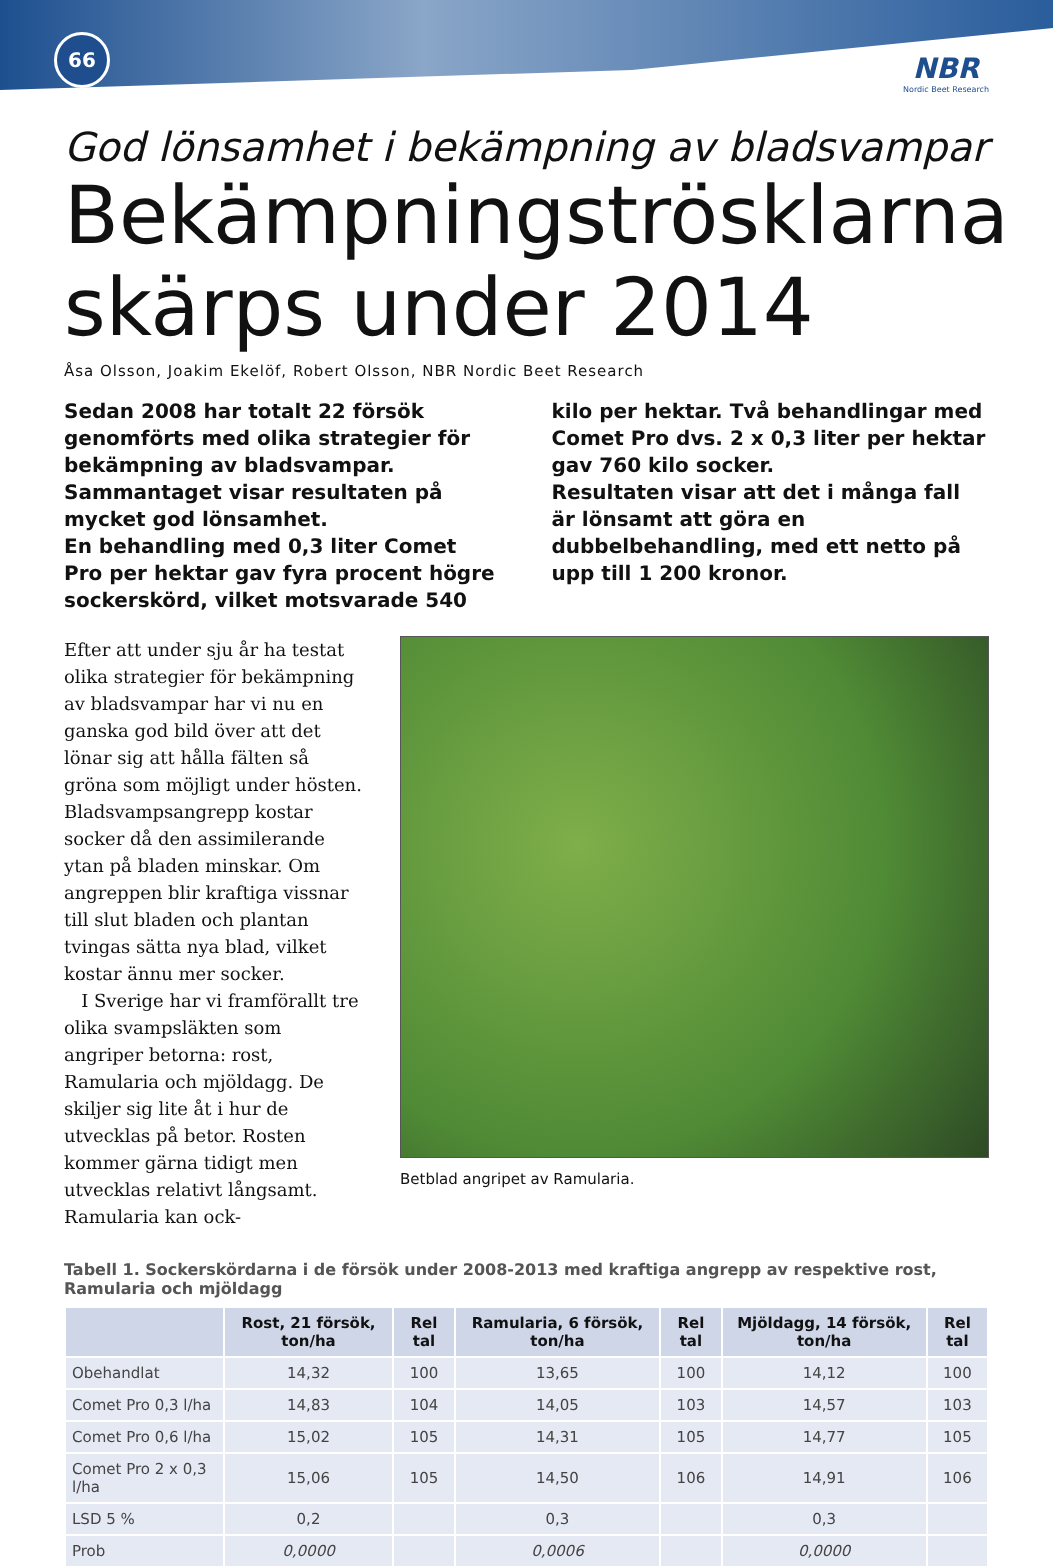66
NBR
Nordic Beet Research
God lönsamhet i bekämpning av bladsvampar
Bekämpningströsklarna skärps under 2014
Åsa Olsson, Joakim Ekelöf, Robert Olsson, NBR Nordic Beet Research
Sedan 2008 har totalt 22 försök genomförts med olika strategier för bekämpning av bladsvampar. Sammantaget visar resultaten på mycket god lönsamhet.
En behandling med 0,3 liter Comet Pro per hektar gav fyra procent högre sockerskörd, vilket motsvarade 540 kilo per hektar. Två behandlingar med Comet Pro dvs. 2 x 0,3 liter per hektar gav 760 kilo socker.
Resultaten visar att det i många fall är lönsamt att göra en dubbelbehandling, med ett netto på upp till 1 200 kronor.
Efter att under sju år ha testat olika strategier för bekämpning av bladsvampar har vi nu en ganska god bild över att det lönar sig att hålla fälten så gröna som möjligt under hösten. Bladsvampsangrepp kostar socker då den assimilerande ytan på bladen minskar. Om angreppen blir kraftiga vissnar till slut bladen och plantan tvingas sätta nya blad, vilket kostar ännu mer socker.
I Sverige har vi framförallt tre olika svampsläkten som angriper betorna: rost, Ramularia och mjöldagg. De skiljer sig lite åt i hur de utvecklas på betor. Rosten kommer gärna tidigt men utvecklas relativt långsamt. Ramularia kan ock-
Betblad angripet av Ramularia.
Tabell 1. Sockerskördarna i de försök under 2008-2013 med kraftiga angrepp av respektive rost, Ramularia och mjöldagg
| | Rost, 21 försök, ton/ha | Rel tal | Ramularia, 6 försök, ton/ha | Rel tal | Mjöldagg, 14 försök, ton/ha | Rel tal |
| --- | --- | --- | --- | --- | --- | --- |
| Obehandlat | 14,32 | 100 | 13,65 | 100 | 14,12 | 100 |
| Comet Pro 0,3 l/ha | 14,83 | 104 | 14,05 | 103 | 14,57 | 103 |
| Comet Pro 0,6 l/ha | 15,02 | 105 | 14,31 | 105 | 14,77 | 105 |
| Comet Pro 2 x 0,3 l/ha | 15,06 | 105 | 14,50 | 106 | 14,91 | 106 |
| LSD 5 % | 0,2 | | 0,3 | | 0,3 | |
| Prob | 0,0000 | | 0,0006 | | 0,0000 | |